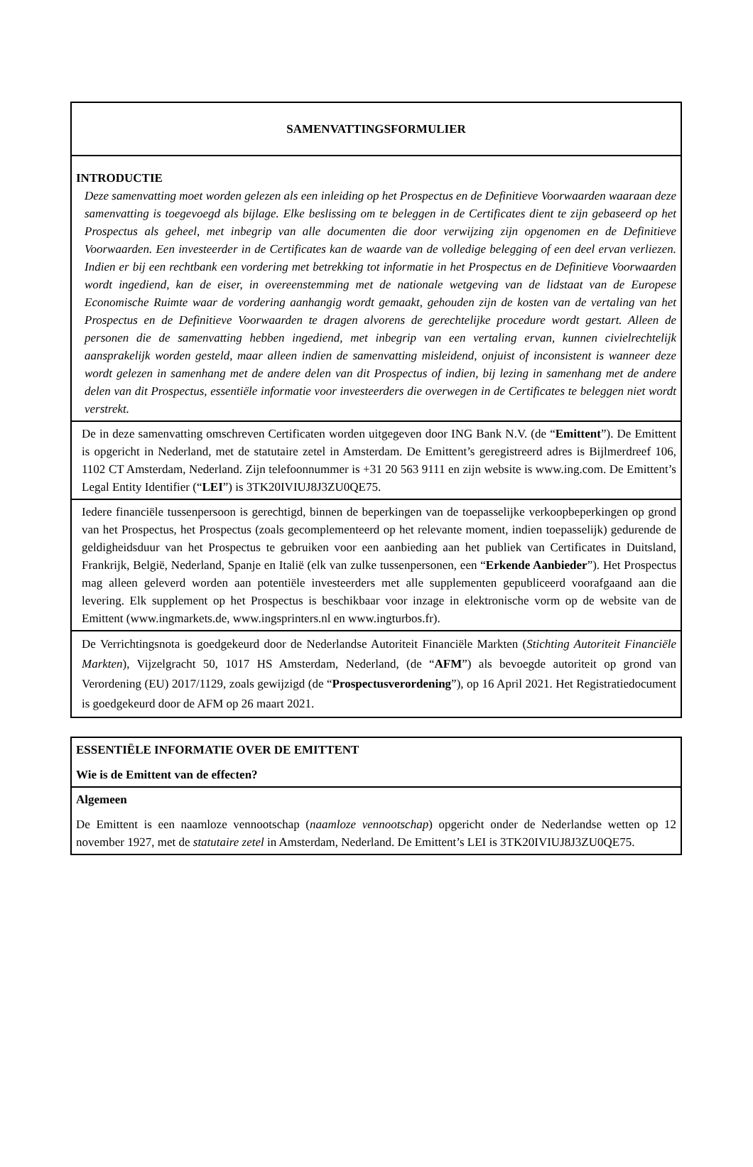| SAMENVATTINGSFORMULIER |
| INTRODUCTIE Deze samenvatting moet worden gelezen als een inleiding op het Prospectus en de Definitieve Voorwaarden waaraan deze samenvatting is toegevoegd als bijlage. Elke beslissing om te beleggen in de Certificates dient te zijn gebaseerd op het Prospectus als geheel, met inbegrip van alle documenten die door verwijzing zijn opgenomen en de Definitieve Voorwaarden. Een investeerder in de Certificates kan de waarde van de volledige belegging of een deel ervan verliezen. Indien er bij een rechtbank een vordering met betrekking tot informatie in het Prospectus en de Definitieve Voorwaarden wordt ingediend, kan de eiser, in overeenstemming met de nationale wetgeving van de lidstaat van de Europese Economische Ruimte waar de vordering aanhangig wordt gemaakt, gehouden zijn de kosten van de vertaling van het Prospectus en de Definitieve Voorwaarden te dragen alvorens de gerechtelijke procedure wordt gestart. Alleen de personen die de samenvatting hebben ingediend, met inbegrip van een vertaling ervan, kunnen civielrechtelijk aansprakelijk worden gesteld, maar alleen indien de samenvatting misleidend, onjuist of inconsistent is wanneer deze wordt gelezen in samenhang met de andere delen van dit Prospectus of indien, bij lezing in samenhang met de andere delen van dit Prospectus, essentiële informatie voor investeerders die overwegen in de Certificates te beleggen niet wordt verstrekt. |
| De in deze samenvatting omschreven Certificaten worden uitgegeven door ING Bank N.V. (de “ Emittent ”). De Emittent is opgericht in Nederland, met de statutaire zetel in Amsterdam. De Emittent’s geregistreerd adres is Bijlmerdreef 106, 1102 CT Amsterdam, Nederland. Zijn telefoonnummer is +31 20 563 9111 en zijn website is www.ing.com. De Emittent’s Legal Entity Identifier (“ LEI ”) is 3TK20IVIUJ8J3ZU0QE75. |
| Iedere financiële tussenpersoon is gerechtigd, binnen de beperkingen van de toepasselijke verkoopbeperkingen op grond van het Prospectus, het Prospectus (zoals gecomplementeerd op het relevante moment, indien toepasselijk) gedurende de geldigheidsduur van het Prospectus te gebruiken voor een aanbieding aan het publiek van Certificates in Duitsland, Frankrijk, België, Nederland, Spanje en Italië (elk van zulke tussenpersonen, een “ Erkende Aanbieder ”). Het Prospectus mag alleen geleverd worden aan potentiële investeerders met alle supplementen gepubliceerd voorafgaand aan die levering. Elk supplement op het Prospectus is beschikbaar voor inzage in elektronische vorm op de website van de Emittent (www.ingmarkets.de, www.ingsprinters.nl en www.ingturbos.fr). |
| De Verrichtingsnota is goedgekeurd door de Nederlandse Autoriteit Financiële Markten ( Stichting Autoriteit Financiële Markten ), Vijzelgracht 50, 1017 HS Amsterdam, Nederland, (de “ AFM ”) als bevoegde autoriteit op grond van Verordening (EU) 2017/1129, zoals gewijzigd (de “ Prospectusverordening ”), op 16 April 2021. Het Registratiedocument is goedgekeurd door de AFM op 26 maart 2021. |
| ESSENTIËLE INFORMATIE OVER DE EMITTENT Wie is de Emittent van de effecten? |
| Algemeen De Emittent is een naamloze vennootschap ( naamloze vennootschap ) opgericht onder de Nederlandse wetten op 12 november 1927, met de statutaire zetel in Amsterdam, Nederland. De Emittent’s LEI is 3TK20IVIUJ8J3ZU0QE75. |